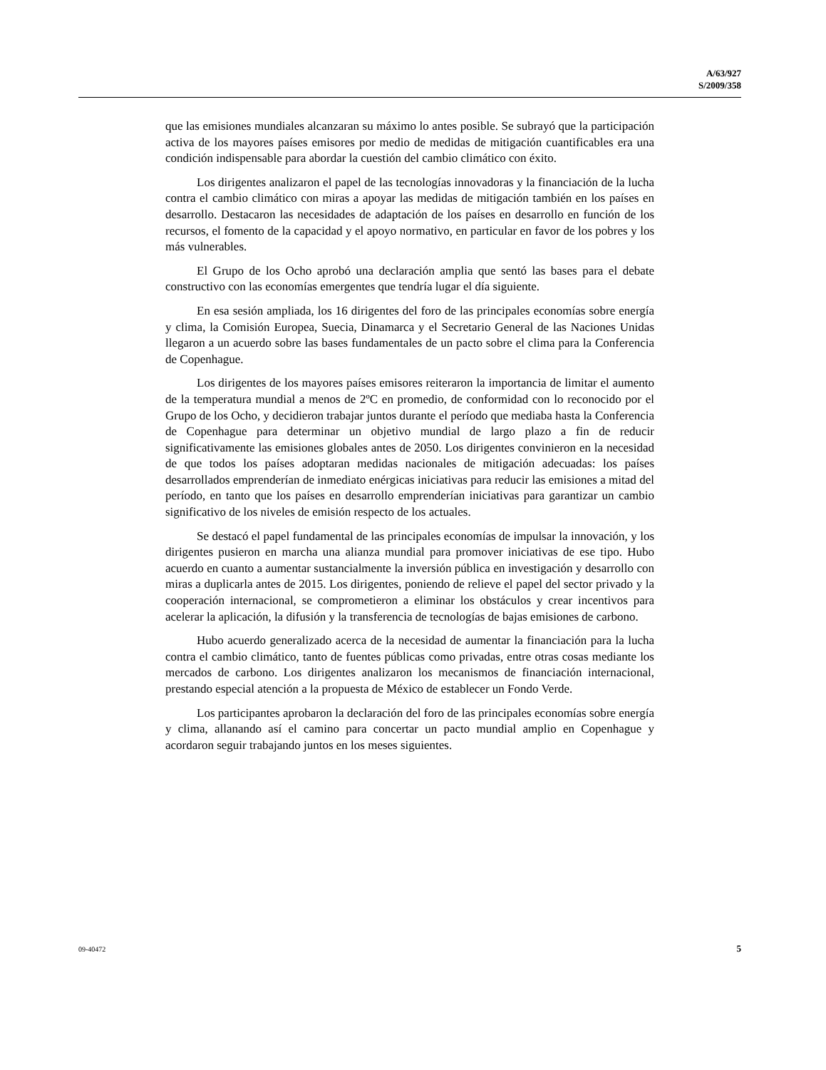A/63/927
S/2009/358
que las emisiones mundiales alcanzaran su máximo lo antes posible. Se subrayó que la participación activa de los mayores países emisores por medio de medidas de mitigación cuantificables era una condición indispensable para abordar la cuestión del cambio climático con éxito.
Los dirigentes analizaron el papel de las tecnologías innovadoras y la financiación de la lucha contra el cambio climático con miras a apoyar las medidas de mitigación también en los países en desarrollo. Destacaron las necesidades de adaptación de los países en desarrollo en función de los recursos, el fomento de la capacidad y el apoyo normativo, en particular en favor de los pobres y los más vulnerables.
El Grupo de los Ocho aprobó una declaración amplia que sentó las bases para el debate constructivo con las economías emergentes que tendría lugar el día siguiente.
En esa sesión ampliada, los 16 dirigentes del foro de las principales economías sobre energía y clima, la Comisión Europea, Suecia, Dinamarca y el Secretario General de las Naciones Unidas llegaron a un acuerdo sobre las bases fundamentales de un pacto sobre el clima para la Conferencia de Copenhague.
Los dirigentes de los mayores países emisores reiteraron la importancia de limitar el aumento de la temperatura mundial a menos de 2ºC en promedio, de conformidad con lo reconocido por el Grupo de los Ocho, y decidieron trabajar juntos durante el período que mediaba hasta la Conferencia de Copenhague para determinar un objetivo mundial de largo plazo a fin de reducir significativamente las emisiones globales antes de 2050. Los dirigentes convinieron en la necesidad de que todos los países adoptaran medidas nacionales de mitigación adecuadas: los países desarrollados emprenderían de inmediato enérgicas iniciativas para reducir las emisiones a mitad del período, en tanto que los países en desarrollo emprenderían iniciativas para garantizar un cambio significativo de los niveles de emisión respecto de los actuales.
Se destacó el papel fundamental de las principales economías de impulsar la innovación, y los dirigentes pusieron en marcha una alianza mundial para promover iniciativas de ese tipo. Hubo acuerdo en cuanto a aumentar sustancialmente la inversión pública en investigación y desarrollo con miras a duplicarla antes de 2015. Los dirigentes, poniendo de relieve el papel del sector privado y la cooperación internacional, se comprometieron a eliminar los obstáculos y crear incentivos para acelerar la aplicación, la difusión y la transferencia de tecnologías de bajas emisiones de carbono.
Hubo acuerdo generalizado acerca de la necesidad de aumentar la financiación para la lucha contra el cambio climático, tanto de fuentes públicas como privadas, entre otras cosas mediante los mercados de carbono. Los dirigentes analizaron los mecanismos de financiación internacional, prestando especial atención a la propuesta de México de establecer un Fondo Verde.
Los participantes aprobaron la declaración del foro de las principales economías sobre energía y clima, allanando así el camino para concertar un pacto mundial amplio en Copenhague y acordaron seguir trabajando juntos en los meses siguientes.
09-40472 5